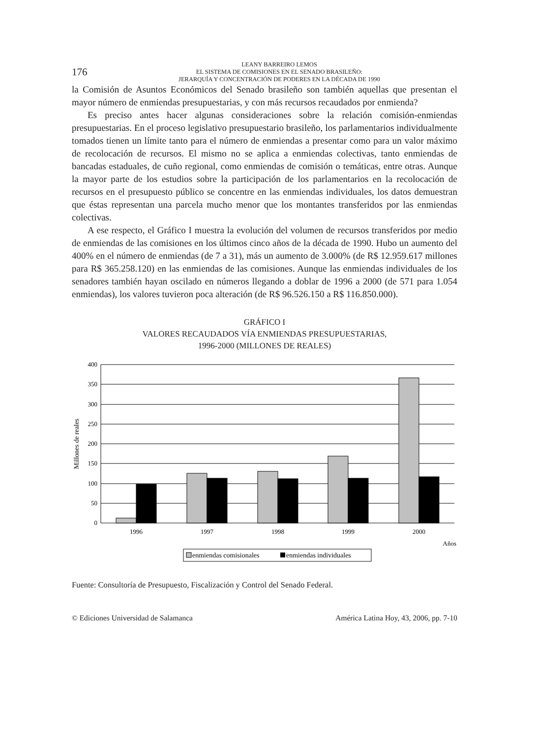176
LEANY BARREIRO LEMOS
EL SISTEMA DE COMISIONES EN EL SENADO BRASILEÑO:
JERARQUÍA Y CONCENTRACIÓN DE PODERES EN LA DÉCADA DE 1990
la Comisión de Asuntos Económicos del Senado brasileño son también aquellas que presentan el mayor número de enmiendas presupuestarias, y con más recursos recaudados por enmienda?
Es preciso antes hacer algunas consideraciones sobre la relación comisión-enmiendas presupuestarias. En el proceso legislativo presupuestario brasileño, los parlamentarios individualmente tomados tienen un límite tanto para el número de enmiendas a presentar como para un valor máximo de recolocación de recursos. El mismo no se aplica a enmiendas colectivas, tanto enmiendas de bancadas estaduales, de cuño regional, como enmiendas de comisión o temáticas, entre otras. Aunque la mayor parte de los estudios sobre la participación de los parlamentarios en la recolocación de recursos en el presupuesto público se concentre en las enmiendas individuales, los datos demuestran que éstas representan una parcela mucho menor que los montantes transferidos por las enmiendas colectivas.
A ese respecto, el Gráfico I muestra la evolución del volumen de recursos transferidos por medio de enmiendas de las comisiones en los últimos cinco años de la década de 1990. Hubo un aumento del 400% en el número de enmiendas (de 7 a 31), más un aumento de 3.000% (de R$ 12.959.617 millones para R$ 365.258.120) en las enmiendas de las comisiones. Aunque las enmiendas individuales de los senadores también hayan oscilado en números llegando a doblar de 1996 a 2000 (de 571 para 1.054 enmiendas), los valores tuvieron poca alteración (de R$ 96.526.150 a R$ 116.850.000).
GRÁFICO I
VALORES RECAUDADOS VÍA ENMIENDAS PRESUPUESTARIAS,
1996-2000 (MILLONES DE REALES)
400
350
300
250
200
150
100
50
0
1996
1997
1998
1999
2000
Años
Millones de reales
enmiendas comisionales
enmiendas individuales
Fuente: Consultoría de Presupuesto, Fiscalización y Control del Senado Federal.
© Ediciones Universidad de Salamanca América Latina Hoy, 43, 2006, pp. 7-10